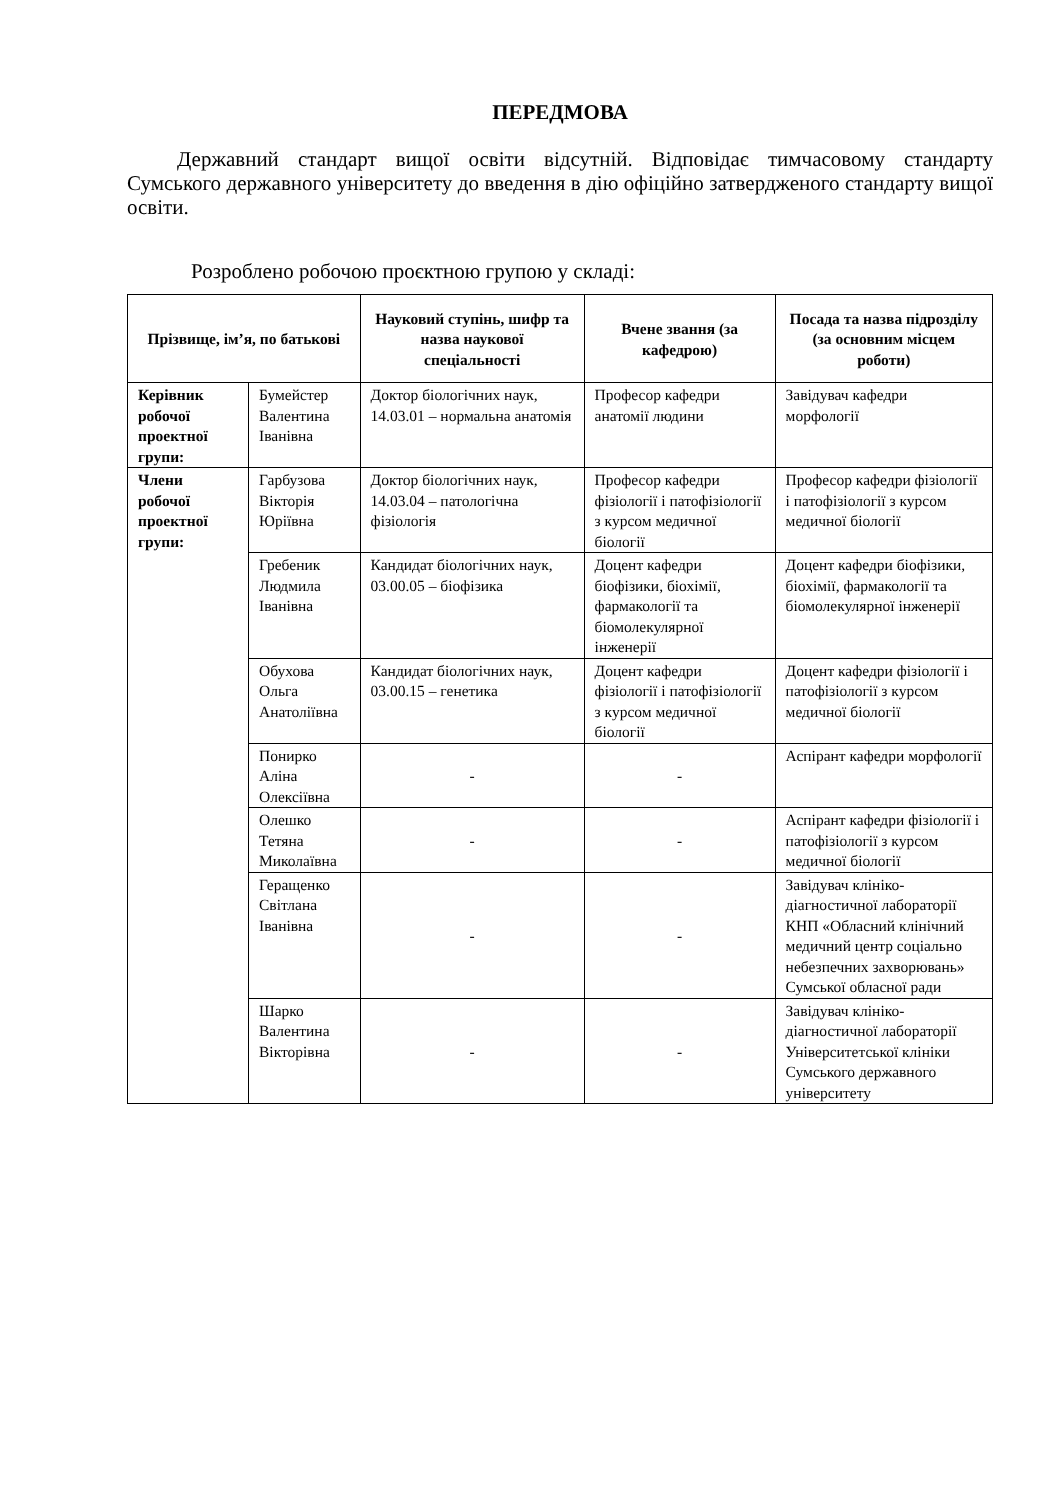ПЕРЕДМОВА
Державний стандарт вищої освіти відсутній. Відповідає тимчасовому стандарту Сумського державного університету до введення в дію офіційно затвердженого стандарту вищої освіти.
Розроблено робочою проєктною групою у складі:
| Прізвище, ім’я, по батькові | | Науковий ступінь, шифр та назва наукової спеціальності | Вчене звання (за кафедрою) | Посада та назва підрозділу (за основним місцем роботи) |
| --- | --- | --- | --- | --- |
| Керівник робочої проектної групи: | Бумейстер Валентина Іванівна | Доктор біологічних наук, 14.03.01 – нормальна анатомія | Професор кафедри анатомії людини | Завідувач кафедри морфології |
| Члени робочої проектної групи: | Гарбузова Вікторія Юріївна | Доктор біологічних наук, 14.03.04 – патологічна фізіологія | Професор кафедри фізіології і патофізіології з курсом медичної біології | Професор кафедри фізіології і патофізіології з курсом медичної біології |
| | Гребеник Людмила Іванівна | Кандидат біологічних наук, 03.00.05 – біофізика | Доцент кафедри біофізики, біохімії, фармакології та біомолекулярної інженерії | Доцент кафедри біофізики, біохімії, фармакології та біомолекулярної інженерії |
| | Обухова Ольга Анатоліївна | Кандидат біологічних наук, 03.00.15 – генетика | Доцент кафедри фізіології і патофізіології з курсом медичної біології | Доцент кафедри фізіології і патофізіології з курсом медичної біології |
| | Понирко Аліна Олексіївна | - | - | Аспірант кафедри морфології |
| | Олешко Тетяна Миколаївна | - | - | Аспірант кафедри фізіології і патофізіології з курсом медичної біології |
| | Геращенко Світлана Іванівна | - | - | Завідувач клініко-діагностичної лабораторії КНП «Обласний клінічний медичний центр соціально небезпечних захворювань» Сумської обласної ради |
| | Шарко Валентина Вікторівна | - | - | Завідувач клініко-діагностичної лабораторії Університетської клініки Сумського державного університету |